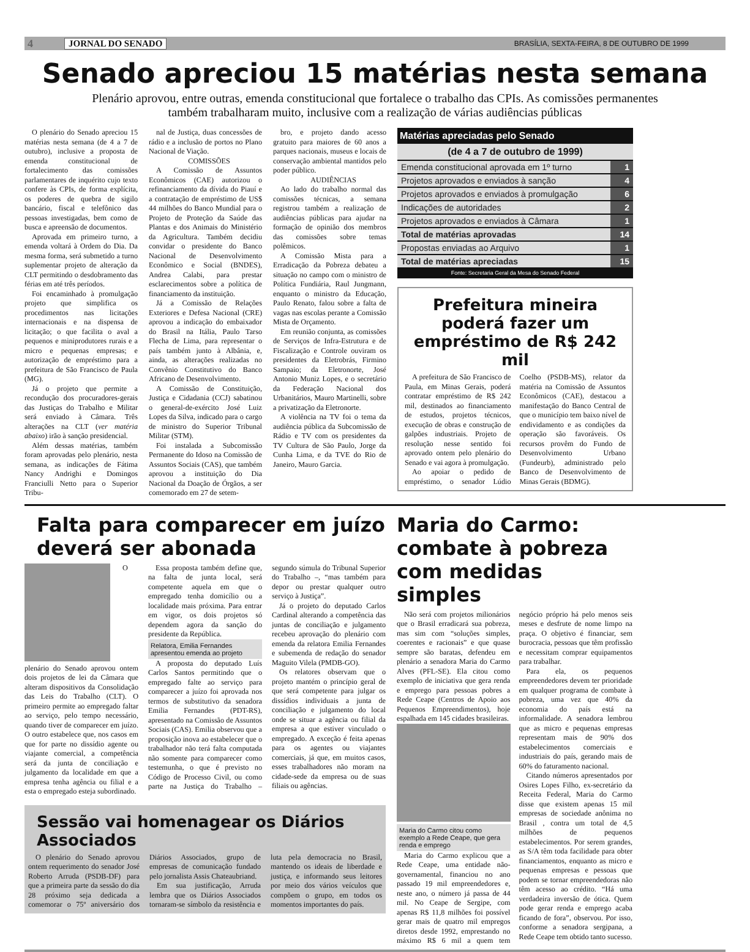4 JORNAL DO SENADO BRASÍLIA, SEXTA-FEIRA, 8 DE OUTUBRO DE 1999
Senado apreciou 15 matérias nesta semana
Plenário aprovou, entre outras, emenda constitucional que fortalece o trabalho das CPIs. As comissões permanentes também trabalharam muito, inclusive com a realização de várias audiências públicas
O plenário do Senado apreciou 15 matérias nesta semana (de 4 a 7 de outubro), inclusive a proposta de emenda constitucional de fortalecimento das comissões parlamentares de inquérito cujo texto confere às CPIs, de forma explícita, os poderes de quebra de sigilo bancário, fiscal e telefônico das pessoas investigadas, bem como de busca e apreensão de documentos.
Aprovada em primeiro turno, a emenda voltará à Ordem do Dia. Da mesma forma, será submetido a turno suplementar projeto de alteração da CLT permitindo o desdobramento das férias em até três períodos.
Foi encaminhado à promulgação projeto que simplifica os procedimentos nas licitações internacionais e na dispensa de licitação; o que facilita o aval a pequenos e miniprodutores rurais e a micro e pequenas empresas; e autorização de empréstimo para a prefeitura de São Francisco de Paula (MG).
Já o projeto que permite a recondução dos procuradores-gerais das Justiças do Trabalho e Militar será enviado à Câmara. Três alterações na CLT (ver matéria abaixo) irão à sanção presidencial.
Além dessas matérias, também foram aprovadas pelo plenário, nesta semana, as indicações de Fátima Nancy Andrighi e Domingos Franciulli Netto para o Superior Tribu-
nal de Justiça, duas concessões de rádio e a inclusão de portos no Plano Nacional de Viação.
COMISSÕES
A Comissão de Assuntos Econômicos (CAE) autorizou o refinanciamento da dívida do Piauí e a contratação de empréstimo de US$ 44 milhões do Banco Mundial para o Projeto de Proteção da Saúde das Plantas e dos Animais do Ministério da Agricultura. Também decidiu convidar o presidente do Banco Nacional de Desenvolvimento Econômico e Social (BNDES), Andrea Calabi, para prestar esclarecimentos sobre a política de financiamento da instituição.
Já a Comissão de Relações Exteriores e Defesa Nacional (CRE) aprovou a indicação do embaixador do Brasil na Itália, Paulo Tarso Flecha de Lima, para representar o país também junto à Albânia, e, ainda, as alterações realizadas no Convênio Constitutivo do Banco Africano de Desenvolvimento.
A Comissão de Constituição, Justiça e Cidadania (CCJ) sabatinou o general-de-exército José Luiz Lopes da Silva, indicado para o cargo de ministro do Superior Tribunal Militar (STM).
Foi instalada a Subcomissão Permanente do Idoso na Comissão de Assuntos Sociais (CAS), que também aprovou a instituição do Dia Nacional da Doação de Órgãos, a ser comemorado em 27 de setem-
bro, e projeto dando acesso gratuito para maiores de 60 anos a parques nacionais, museus e locais de conservação ambiental mantidos pelo poder público.
AUDIÊNCIAS
Ao lado do trabalho normal das comissões técnicas, a semana registrou também a realização de audiências públicas para ajudar na formação de opinião dos membros das comissões sobre temas polêmicos.
A Comissão Mista para a Erradicação da Pobreza debateu a situação no campo com o ministro de Política Fundiária, Raul Jungmann, enquanto o ministro da Educação, Paulo Renato, falou sobre a falta de vagas nas escolas perante a Comissão Mista de Orçamento.
Em reunião conjunta, as comissões de Serviços de Infra-Estrutura e de Fiscalização e Controle ouviram os presidentes da Eletrobrás, Firmino Sampaio; da Eletronorte, José Antonio Muniz Lopes, e o secretário da Federação Nacional dos Urbanitários, Mauro Martinelli, sobre a privatização da Eletronorte.
A violência na TV foi o tema da audiência pública da Subcomissão de Rádio e TV com os presidentes da TV Cultura de São Paulo, Jorge da Cunha Lima, e da TVE do Rio de Janeiro, Mauro Garcia.
| Matérias apreciadas pelo Senado | |
| --- | --- |
| (de 4 a 7 de outubro de 1999) | |
| Emenda constitucional aprovada em 1º turno | 1 |
| Projetos aprovados e enviados à sanção | 4 |
| Projetos aprovados e enviados à promulgação | 6 |
| Indicações de autoridades | 2 |
| Projetos aprovados e enviados à Câmara | 1 |
| Total de matérias aprovadas | 14 |
| Propostas enviadas ao Arquivo | 1 |
| Total de matérias apreciadas | 15 |
| Fonte: Secretaria Geral da Mesa do Senado Federal | |
Prefeitura mineira poderá fazer um empréstimo de R$ 242 mil
A prefeitura de São Francisco de Paula, em Minas Gerais, poderá contratar empréstimo de R$ 242 mil, destinados ao financiamento de estudos, projetos técnicos, execução de obras e construção de galpões industriais. Projeto de resolução nesse sentido foi aprovado ontem pelo plenário do Senado e vai agora à promulgação.
Ao apoiar o pedido de empréstimo, o senador Lúdio Coelho (PSDB-MS), relator da matéria na Comissão de Assuntos Econômicos (CAE), destacou a manifestação do Banco Central de que o município tem baixo nível de endividamento e as condições da operação são favoráveis. Os recursos provêm do Fundo de Desenvolvimento Urbano (Fundeurb), administrado pelo Banco de Desenvolvimento de Minas Gerais (BDMG).
Falta para comparecer em juízo deverá ser abonada
O plenário do Senado aprovou ontem dois projetos de lei da Câmara que alteram dispositivos da Consolidação das Leis do Trabalho (CLT). O primeiro permite ao empregado faltar ao serviço, pelo tempo necessário, quando tiver de comparecer em juízo. O outro estabelece que, nos casos em que for parte no dissídio agente ou viajante comercial, a competência será da junta de conciliação e julgamento da localidade em que a empresa tenha agência ou filial e a esta o empregado esteja subordinado.
Essa proposta também define que, na falta de junta local, será competente aquela em que o empregado tenha domicílio ou a localidade mais próxima. Para entrar em vigor, os dois projetos só dependem agora da sanção do presidente da República.
Relatora, Emilia Fernandes apresentou emenda ao projeto
A proposta do deputado Luís Carlos Santos permitindo que o empregado falte ao serviço para comparecer a juízo foi aprovada nos termos de substitutivo da senadora Emilia Fernandes (PDT-RS), apresentado na Comissão de Assuntos Sociais (CAS). Emilia observou que a proposição inova ao estabelecer que o trabalhador não terá falta computada não somente para comparecer como testemunha, o que é previsto no Código de Processo Civil, ou como parte na Justiça do Trabalho – segundo súmula do Tribunal Superior do Trabalho –, “mas também para depor ou prestar qualquer outro serviço à Justiça”.
Já o projeto do deputado Carlos Cardinal alterando a competência das juntas de conciliação e julgamento recebeu aprovação do plenário com emenda da relatora Emilia Fernandes e subemenda de redação do senador Maguito Vilela (PMDB-GO).
Os relatores observam que o projeto mantém o princípio geral de que será competente para julgar os dissídios individuais a junta de conciliação e julgamento do local onde se situar a agência ou filial da empresa a que estiver vinculado o empregado. A exceção é feita apenas para os agentes ou viajantes comerciais, já que, em muitos casos, esses trabalhadores não moram na cidade-sede da empresa ou de suas filiais ou agências.
Sessão vai homenagear os Diários Associados
O plenário do Senado aprovou ontem requerimento do senador José Roberto Arruda (PSDB-DF) para que a primeira parte da sessão do dia 28 próximo seja dedicada a comemorar o 75º aniversário dos Diários Associados, grupo de empresas de comunicação fundado pelo jornalista Assis Chateaubriand.
Em sua justificação, Arruda lembra que os Diários Associados tornaram-se símbolo da resistência e luta pela democracia no Brasil, mantendo os ideais de liberdade e justiça, e informando seus leitores por meio dos vários veículos que compõem o grupo, em todos os momentos importantes do país.
Maria do Carmo: combate à pobreza com medidas simples
Não será com projetos milionários que o Brasil erradicará sua pobreza, mas sim com “soluções simples, coerentes e racionais” e que quase sempre são baratas, defendeu em plenário a senadora Maria do Carmo Alves (PFL-SE). Ela citou como exemplo de iniciativa que gera renda e emprego para pessoas pobres a Rede Ceape (Centros de Apoio aos Pequenos Empreendimentos), hoje espalhada em 145 cidades brasileiras.
Maria do Carmo citou como exemplo a Rede Ceape, que gera renda e emprego
Maria do Carmo explicou que a Rede Ceape, uma entidade não-governamental, financiou no ano passado 19 mil empreendedores e, neste ano, o número já passa de 44 mil. No Ceape de Sergipe, com apenas R$ 11,8 milhões foi possível gerar mais de quatro mil empregos diretos desde 1992, emprestando no máximo R$ 6 mil a quem tem negócio próprio há pelo menos seis meses e desfrute de nome limpo na praça. O objetivo é financiar, sem burocracia, pessoas que têm profissão e necessitam comprar equipamentos para trabalhar.
Para ela, os pequenos empreendedores devem ter prioridade em qualquer programa de combate à pobreza, uma vez que 40% da economia do país está na informalidade. A senadora lembrou que as micro e pequenas empresas representam mais de 90% dos estabelecimentos comerciais e industriais do país, gerando mais de 60% do faturamento nacional.
Citando números apresentados por Osires Lopes Filho, ex-secretário da Receita Federal, Maria do Carmo disse que existem apenas 15 mil empresas de sociedade anônima no Brasil , contra um total de 4,5 milhões de pequenos estabelecimentos. Por serem grandes, as S/A têm toda facilidade para obter financiamentos, enquanto as micro e pequenas empresas e pessoas que podem se tornar empreendedoras não têm acesso ao crédito. “Há uma verdadeira inversão de ótica. Quem pode gerar renda e emprego acaba ficando de fora”, observou. Por isso, conforme a senadora sergipana, a Rede Ceape tem obtido tanto sucesso.